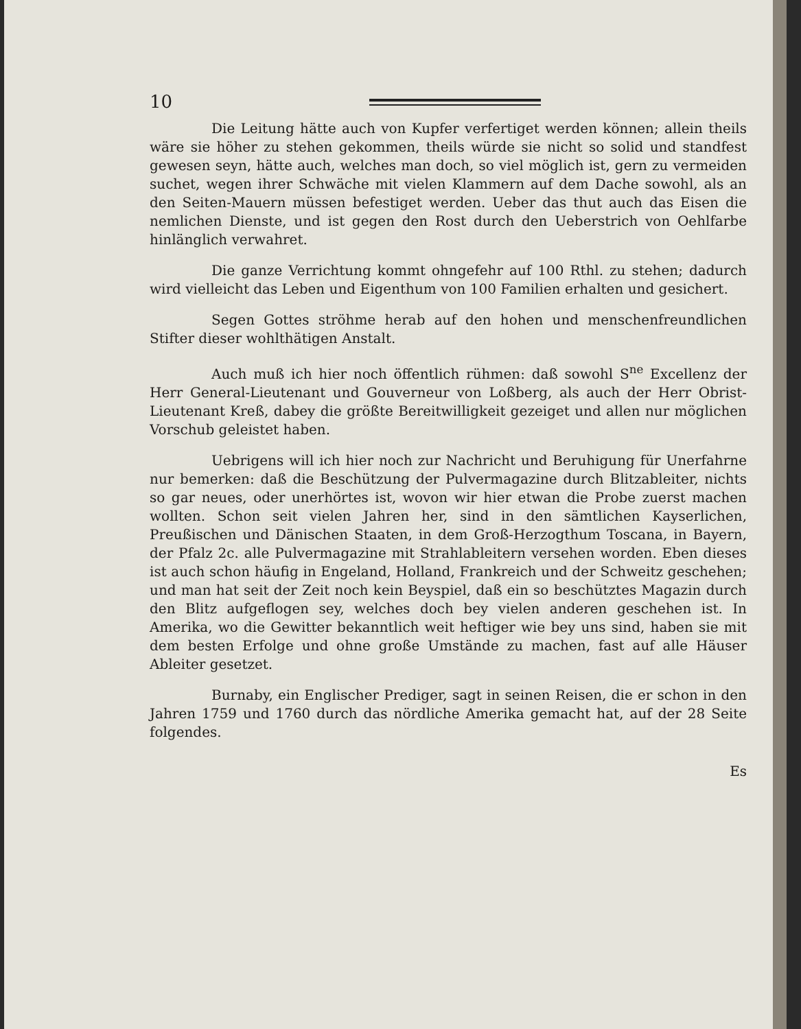10
Die Leitung hätte auch von Kupfer verfertiget werden können; allein theils wäre sie höher zu stehen gekommen, theils würde sie nicht so solid und standfest gewesen seyn, hätte auch, welches man doch, so viel möglich ist, gern zu vermeiden suchet, wegen ihrer Schwäche mit vielen Klammern auf dem Dache sowohl, als an den Seiten-Mauern müssen befestiget werden. Ueber das thut auch das Eisen die nemlichen Dienste, und ist gegen den Rost durch den Ueberstrich von Oehlfarbe hinlänglich verwahret.
Die ganze Verrichtung kommt ohngefehr auf 100 Rthl. zu stehen; dadurch wird vielleicht das Leben und Eigenthum von 100 Familien erhalten und gesichert.
Segen Gottes ströhme herab auf den hohen und menschenfreundlichen Stifter dieser wohlthätigen Anstalt.
Auch muß ich hier noch öffentlich rühmen: daß sowohl S<sup>ne</sup> Excellenz der Herr General-Lieutenant und Gouverneur von Loßberg, als auch der Herr Obrist-Lieutenant Kreß, dabey die größte Bereitwilligkeit gezeiget und allen nur möglichen Vorschub geleistet haben.
Uebrigens will ich hier noch zur Nachricht und Beruhigung für Unerfahrne nur bemerken: daß die Beschützung der Pulvermagazine durch Blitzableiter, nichts so gar neues, oder unerhörtes ist, wovon wir hier etwan die Probe zuerst machen wollten. Schon seit vielen Jahren her, sind in den sämtlichen Kayserlichen, Preußischen und Dänischen Staaten, in dem Groß-Herzogthum Toscana, in Bayern, der Pfalz 2c. alle Pulvermagazine mit Strahlableitern versehen worden. Eben dieses ist auch schon häufig in Engeland, Holland, Frankreich und der Schweitz geschehen; und man hat seit der Zeit noch kein Beyspiel, daß ein so beschütztes Magazin durch den Blitz aufgeflogen sey, welches doch bey vielen anderen geschehen ist. In Amerika, wo die Gewitter bekanntlich weit heftiger wie bey uns sind, haben sie mit dem besten Erfolge und ohne große Umstände zu machen, fast auf alle Häuser Ableiter gesetzet.
Burnaby, ein Englischer Prediger, sagt in seinen Reisen, die er schon in den Jahren 1759 und 1760 durch das nördliche Amerika gemacht hat, auf der 28 Seite folgendes.
Es